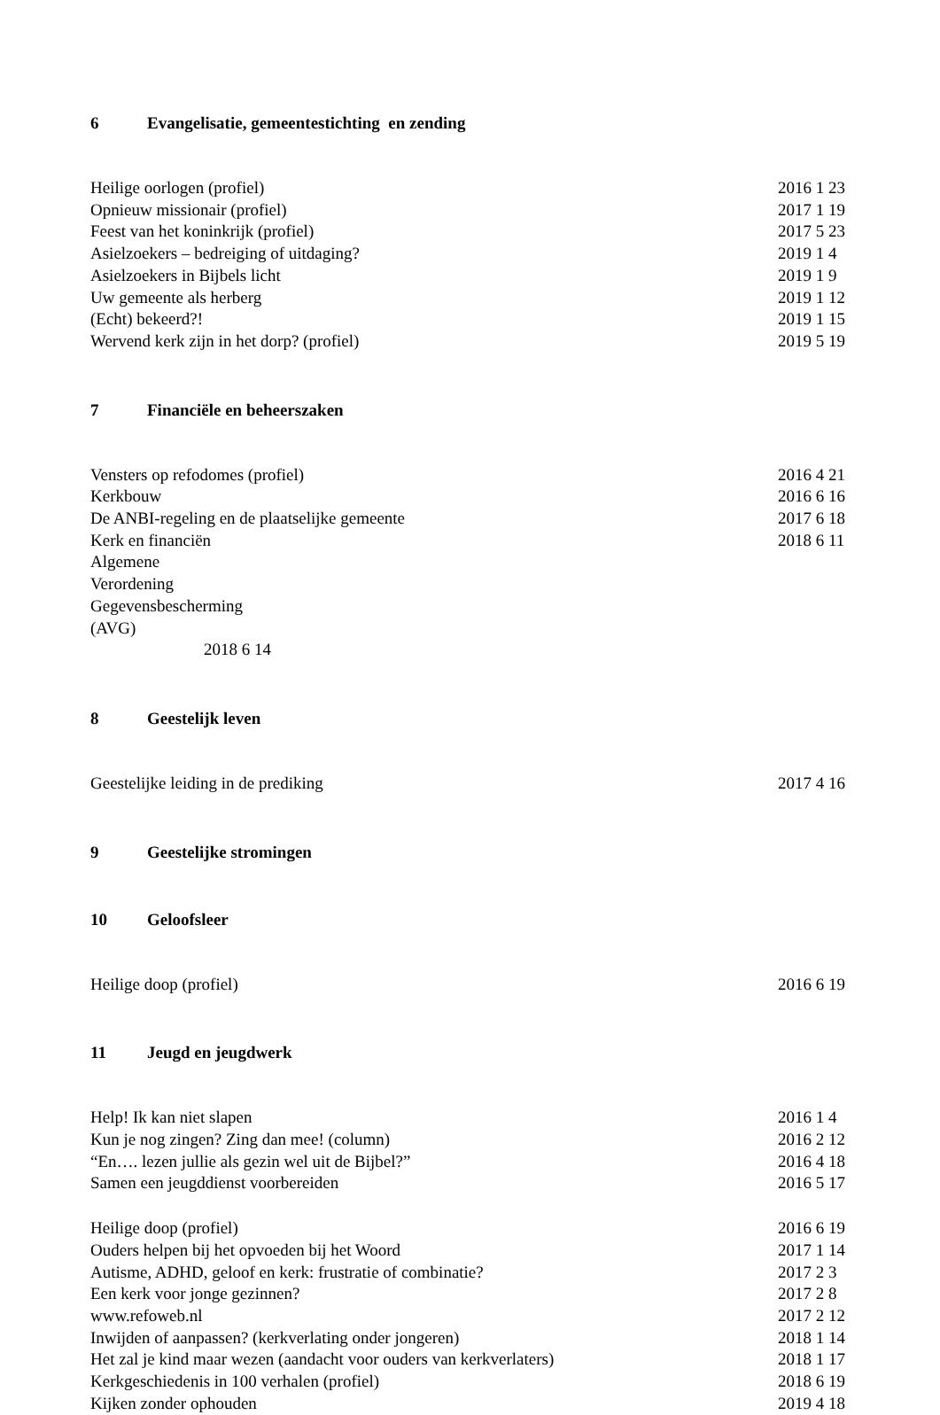6 Evangelisatie, gemeentestichting en zending
Heilige oorlogen (profiel) 2016 1 23
Opnieuw missionair (profiel) 2017 1 19
Feest van het koninkrijk (profiel) 2017 5 23
Asielzoekers – bedreiging of uitdaging? 2019 1 4
Asielzoekers in Bijbels licht 2019 1 9
Uw gemeente als herberg 2019 1 12
(Echt) bekeerd?! 2019 1 15
Wervend kerk zijn in het dorp? (profiel) 2019 5 19
7 Financiële en beheerszaken
Vensters op refodomes (profiel) 2016 4 21
Kerkbouw 2016 6 16
De ANBI-regeling en de plaatselijke gemeente 2017 6 18
Kerk en financiën 2018 6 11
Algemene Verordening Gegevensbescherming (AVG)
2018 6 14
8 Geestelijk leven
Geestelijke leiding in de prediking 2017 4 16
9 Geestelijke stromingen
10 Geloofsleer
Heilige doop (profiel) 2016 6 19
11 Jeugd en jeugdwerk
Help! Ik kan niet slapen 2016 1 4
Kun je nog zingen? Zing dan mee! (column) 2016 2 12
“En…. lezen jullie als gezin wel uit de Bijbel?” 2016 4 18
Samen een jeugddienst voorbereiden 2016 5 17
Heilige doop (profiel) 2016 6 19
Ouders helpen bij het opvoeden bij het Woord 2017 1 14
Autisme, ADHD, geloof en kerk: frustratie of combinatie? 2017 2 3
Een kerk voor jonge gezinnen? 2017 2 8
www.refoweb.nl 2017 2 12
Inwijden of aanpassen? (kerkverlating onder jongeren) 2018 1 14
Het zal je kind maar wezen (aandacht voor ouders van kerkverlaters) 2018 1 17
Kerkgeschiedenis in 100 verhalen (profiel) 2018 6 19
Kijken zonder ophouden 2019 4 18